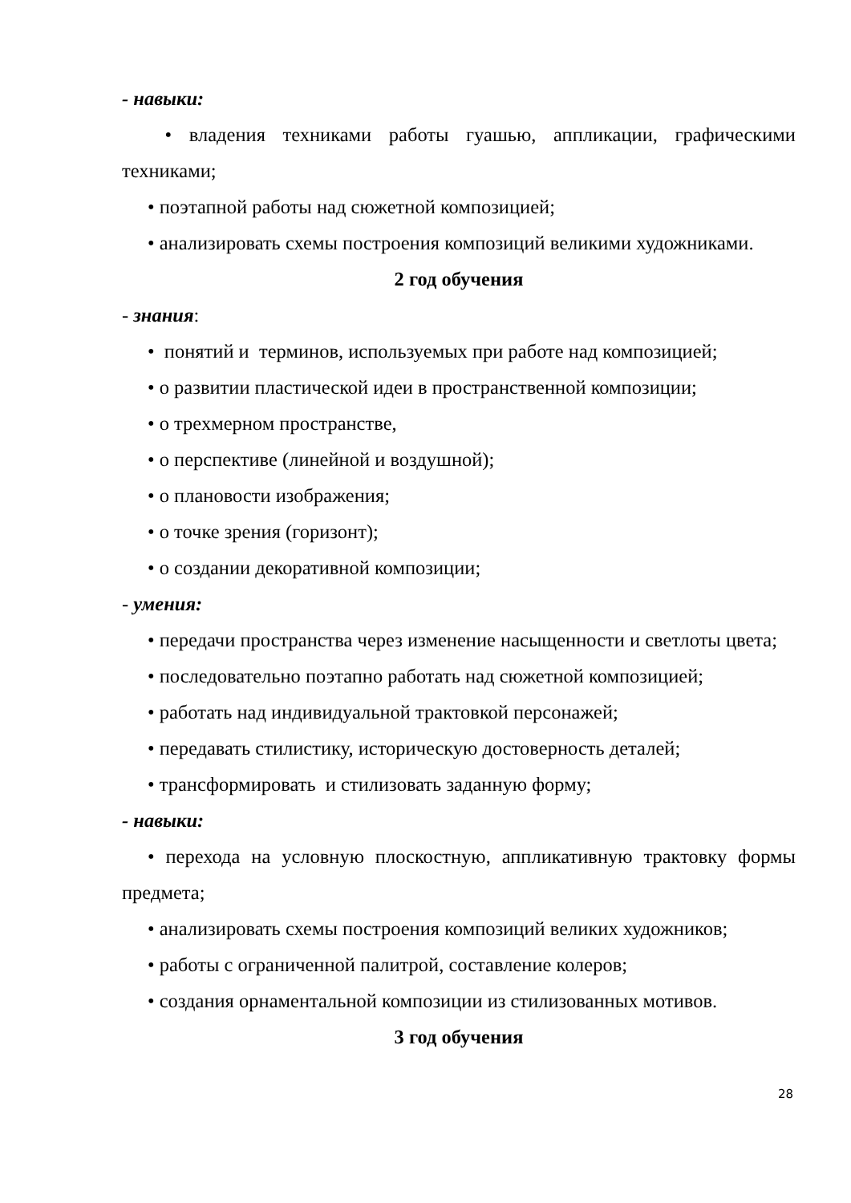- навыки:
• владения техниками работы гуашью, аппликации, графическими техниками;
• поэтапной работы над сюжетной композицией;
• анализировать схемы построения композиций великими художниками.
2 год обучения
- знания:
• понятий и терминов, используемых при работе над композицией;
• о развитии пластической идеи в пространственной композиции;
• о трехмерном пространстве,
• о перспективе (линейной и воздушной);
• о плановости изображения;
• о точке зрения (горизонт);
• о создании декоративной композиции;
- умения:
• передачи пространства через изменение насыщенности и светлоты цвета;
• последовательно поэтапно работать над сюжетной композицией;
• работать над индивидуальной трактовкой персонажей;
• передавать стилистику, историческую достоверность деталей;
• трансформировать и стилизовать заданную форму;
- навыки:
• перехода на условную плоскостную, аппликативную трактовку формы предмета;
• анализировать схемы построения композиций великих художников;
• работы с ограниченной палитрой, составление колеров;
• создания орнаментальной композиции из стилизованных мотивов.
3 год обучения
28